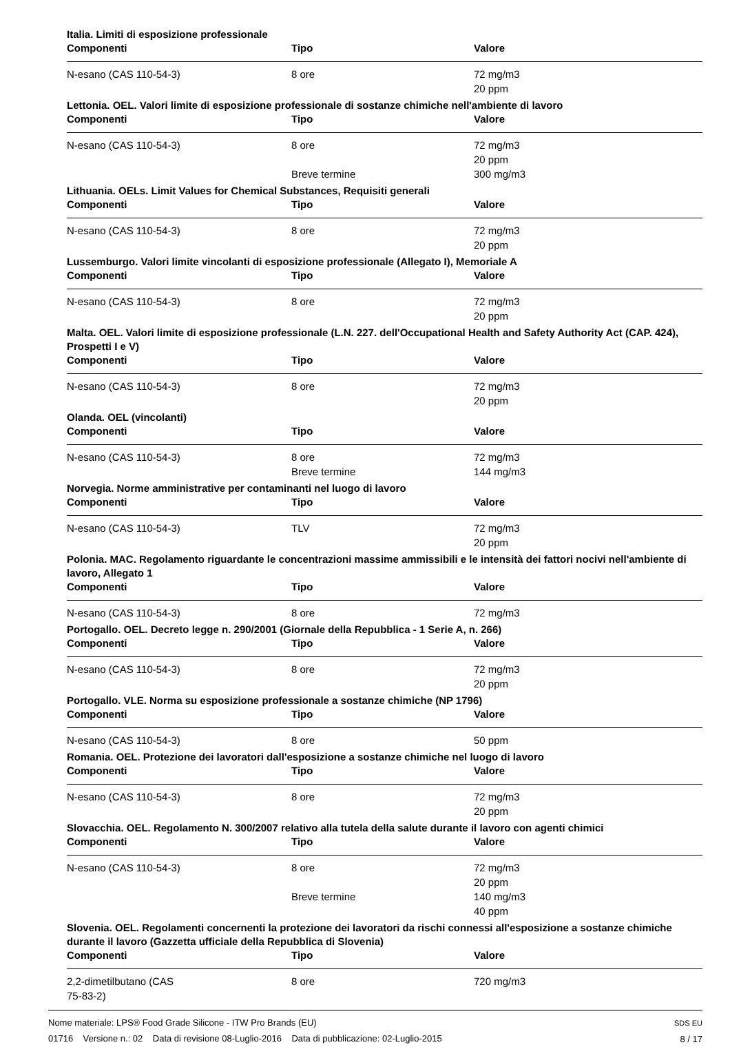Italia. Limiti di esposizione professionale
| Componenti | Tipo | Valore |
| --- | --- | --- |
| N-esano (CAS 110-54-3) | 8 ore | 72 mg/m3 |
| | | 20 ppm |
Lettonia. OEL. Valori limite di esposizione professionale di sostanze chimiche nell'ambiente di lavoro
| Componenti | Tipo | Valore |
| --- | --- | --- |
| N-esano (CAS 110-54-3) | 8 ore | 72 mg/m3 |
| | | 20 ppm |
| | Breve termine | 300 mg/m3 |
Lithuania. OELs. Limit Values for Chemical Substances, Requisiti generali
| Componenti | Tipo | Valore |
| --- | --- | --- |
| N-esano (CAS 110-54-3) | 8 ore | 72 mg/m3 |
| | | 20 ppm |
Lussemburgo. Valori limite vincolanti di esposizione professionale (Allegato I), Memoriale A
| Componenti | Tipo | Valore |
| --- | --- | --- |
| N-esano (CAS 110-54-3) | 8 ore | 72 mg/m3 |
| | | 20 ppm |
Malta. OEL. Valori limite di esposizione professionale (L.N. 227. dell'Occupational Health and Safety Authority Act (CAP. 424), Prospetti I e V)
| Componenti | Tipo | Valore |
| --- | --- | --- |
| N-esano (CAS 110-54-3) | 8 ore | 72 mg/m3 |
| | | 20 ppm |
Olanda. OEL (vincolanti)
| Componenti | Tipo | Valore |
| --- | --- | --- |
| N-esano (CAS 110-54-3) | 8 ore | 72 mg/m3 |
| | Breve termine | 144 mg/m3 |
Norvegia. Norme amministrative per contaminanti nel luogo di lavoro
| Componenti | Tipo | Valore |
| --- | --- | --- |
| N-esano (CAS 110-54-3) | TLV | 72 mg/m3 |
| | | 20 ppm |
Polonia. MAC. Regolamento riguardante le concentrazioni massime ammissibili e le intensità dei fattori nocivi nell'ambiente di lavoro, Allegato 1
| Componenti | Tipo | Valore |
| --- | --- | --- |
| N-esano (CAS 110-54-3) | 8 ore | 72 mg/m3 |
Portogallo. OEL. Decreto legge n. 290/2001 (Giornale della Repubblica - 1 Serie A, n. 266)
| Componenti | Tipo | Valore |
| --- | --- | --- |
| N-esano (CAS 110-54-3) | 8 ore | 72 mg/m3 |
| | | 20 ppm |
Portogallo. VLE. Norma su esposizione professionale a sostanze chimiche (NP 1796)
| Componenti | Tipo | Valore |
| --- | --- | --- |
| N-esano (CAS 110-54-3) | 8 ore | 50 ppm |
Romania. OEL. Protezione dei lavoratori dall'esposizione a sostanze chimiche nel luogo di lavoro
| Componenti | Tipo | Valore |
| --- | --- | --- |
| N-esano (CAS 110-54-3) | 8 ore | 72 mg/m3 |
| | | 20 ppm |
Slovacchia. OEL. Regolamento N. 300/2007 relativo alla tutela della salute durante il lavoro con agenti chimici
| Componenti | Tipo | Valore |
| --- | --- | --- |
| N-esano (CAS 110-54-3) | 8 ore | 72 mg/m3 |
| | | 20 ppm |
| | Breve termine | 140 mg/m3 |
| | | 40 ppm |
Slovenia. OEL. Regolamenti concernenti la protezione dei lavoratori da rischi connessi all'esposizione a sostanze chimiche durante il lavoro (Gazzetta ufficiale della Repubblica di Slovenia)
| Componenti | Tipo | Valore |
| --- | --- | --- |
| 2,2-dimetilbutano (CAS 75-83-2) | 8 ore | 720 mg/m3 |
Nome materiale: LPS® Food Grade Silicone - ITW Pro Brands (EU)
01716 Versione n.: 02 Data di revisione 08-Luglio-2016 Data di pubblicazione: 02-Luglio-2015
SDS EU
8 / 17